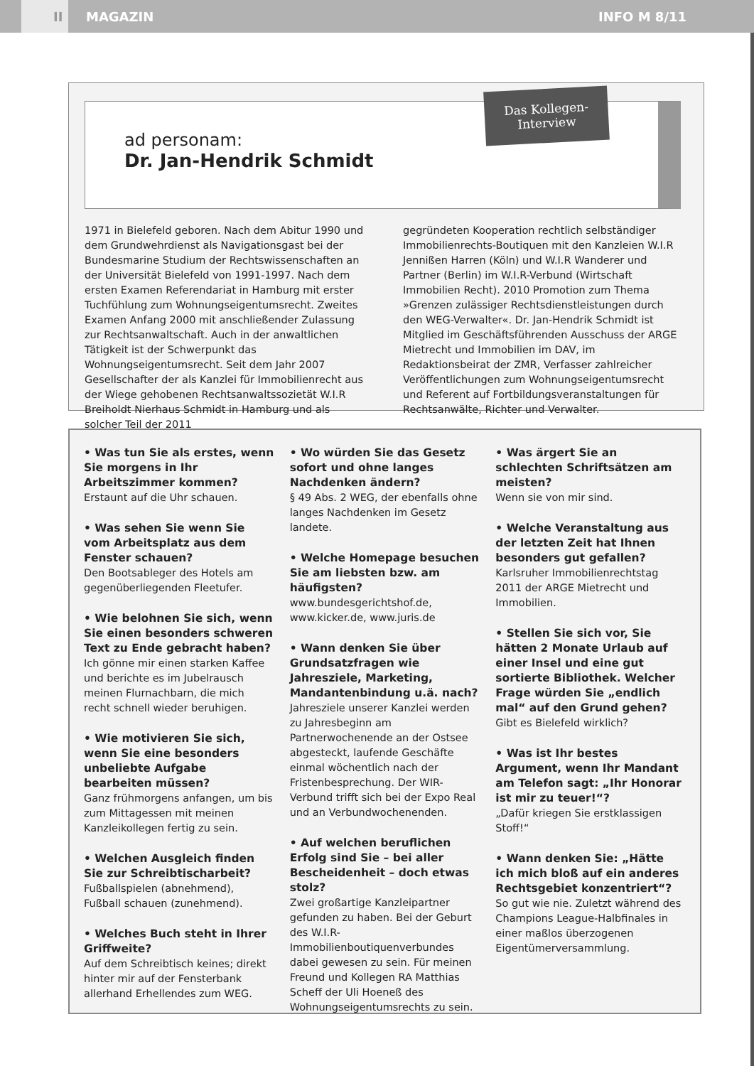II
MAGAZIN INFO M 8/11
Das Kollegen-
Interview
ad personam:
Dr. Jan-Hendrik Schmidt
1971 in Bielefeld geboren. Nach dem Abitur 1990 und dem Grundwehrdienst als Navigationsgast bei der Bundesmarine Studium der Rechtswissenschaften an der Universität Bielefeld von 1991-1997. Nach dem ersten Examen Referendariat in Hamburg mit erster Tuchfühlung zum Wohnungseigentumsrecht. Zweites Examen Anfang 2000 mit anschließender Zulassung zur Rechtsanwaltschaft. Auch in der anwaltlichen Tätigkeit ist der Schwerpunkt das Wohnungseigentumsrecht. Seit dem Jahr 2007 Gesellschafter der als Kanzlei für Immobilienrecht aus der Wiege gehobenen Rechtsanwaltssozietät W.I.R Breiholdt Nierhaus Schmidt in Hamburg und als solcher Teil der 2011
gegründeten Kooperation rechtlich selbständiger Immobilienrechts-Boutiquen mit den Kanzleien W.I.R Jennißen Harren (Köln) und W.I.R Wanderer und Partner (Berlin) im W.I.R-Verbund (Wirtschaft Immobilien Recht). 2010 Promotion zum Thema »Grenzen zulässiger Rechtsdienstleistungen durch den WEG-Verwalter«. Dr. Jan-Hendrik Schmidt ist Mitglied im Geschäftsführenden Ausschuss der ARGE Mietrecht und Immobilien im DAV, im Redaktionsbeirat der ZMR, Verfasser zahlreicher Veröffentlichungen zum Wohnungseigentumsrecht und Referent auf Fortbildungsveranstaltungen für Rechtsanwälte, Richter und Verwalter.
• Was tun Sie als erstes, wenn Sie morgens in Ihr Arbeitszimmer kommen?
Erstaunt auf die Uhr schauen.
• Was sehen Sie wenn Sie vom Arbeitsplatz aus dem Fenster schauen?
Den Bootsableger des Hotels am gegenüberliegenden Fleetufer.
• Wie belohnen Sie sich, wenn Sie einen besonders schweren Text zu Ende gebracht haben?
Ich gönne mir einen starken Kaffee und berichte es im Jubelrausch meinen Flurnachbarn, die mich recht schnell wieder beruhigen.
• Wie motivieren Sie sich, wenn Sie eine besonders unbeliebte Aufgabe bearbeiten müssen?
Ganz frühmorgens anfangen, um bis zum Mittagessen mit meinen Kanzleikollegen fertig zu sein.
• Welchen Ausgleich finden Sie zur Schreibtischarbeit?
Fußballspielen (abnehmend), Fußball schauen (zunehmend).
• Welches Buch steht in Ihrer Griffweite?
Auf dem Schreibtisch keines; direkt hinter mir auf der Fensterbank allerhand Erhellendes zum WEG.
• Wo würden Sie das Gesetz sofort und ohne langes Nachdenken ändern?
§ 49 Abs. 2 WEG, der ebenfalls ohne langes Nachdenken im Gesetz landete.
• Welche Homepage besuchen Sie am liebsten bzw. am häufigsten?
www.bundesgerichtshof.de, www.kicker.de, www.juris.de
• Wann denken Sie über Grundsatzfragen wie Jahresziele, Marketing, Mandantenbindung u.ä. nach?
Jahresziele unserer Kanzlei werden zu Jahresbeginn am Partnerwochenende an der Ostsee abgesteckt, laufende Geschäfte einmal wöchentlich nach der Fristenbesprechung. Der WIR-Verbund trifft sich bei der Expo Real und an Verbundwochenenden.
• Auf welchen beruflichen Erfolg sind Sie – bei aller Bescheidenheit – doch etwas stolz?
Zwei großartige Kanzleipartner gefunden zu haben. Bei der Geburt des W.I.R-Immobilienboutiquenverbundes dabei gewesen zu sein. Für meinen Freund und Kollegen RA Matthias Scheff der Uli Hoeneß des Wohnungseigentumsrechts zu sein.
• Was ärgert Sie an schlechten Schriftsätzen am meisten?
Wenn sie von mir sind.
• Welche Veranstaltung aus der letzten Zeit hat Ihnen besonders gut gefallen?
Karlsruher Immobilienrechtstag 2011 der ARGE Mietrecht und Immobilien.
• Stellen Sie sich vor, Sie hätten 2 Monate Urlaub auf einer Insel und eine gut sortierte Bibliothek. Welcher Frage würden Sie „endlich mal“ auf den Grund gehen?
Gibt es Bielefeld wirklich?
• Was ist Ihr bestes Argument, wenn Ihr Mandant am Telefon sagt: „Ihr Honorar ist mir zu teuer!“?
„Dafür kriegen Sie erstklassigen Stoff!“
• Wann denken Sie: „Hätte ich mich bloß auf ein anderes Rechtsgebiet konzentriert“?
So gut wie nie. Zuletzt während des Champions League-Halbfinales in einer maßlos überzogenen Eigentümerversammlung.